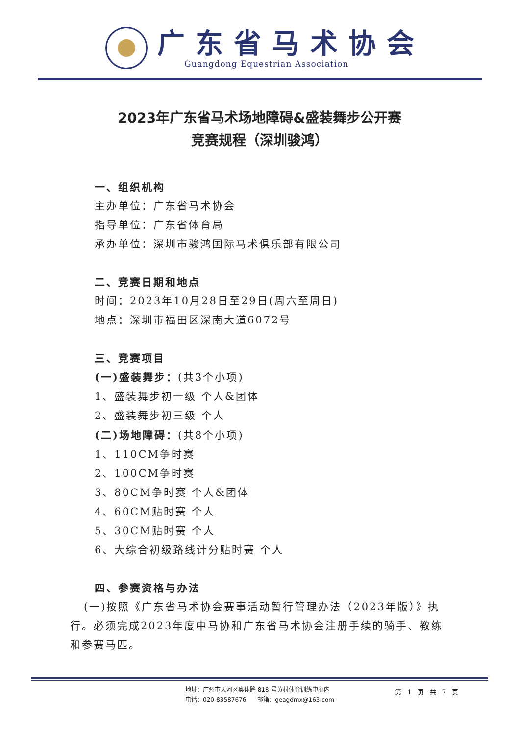广东省马术协会
Guangdong Equestrian Association
2023年广东省马术场地障碍&盛装舞步公开赛
竞赛规程（深圳骏鸿）
一、组织机构
主办单位：广东省马术协会
指导单位：广东省体育局
承办单位：深圳市骏鸿国际马术俱乐部有限公司
二、竞赛日期和地点
时间：2023年10月28日至29日(周六至周日)
地点：深圳市福田区深南大道6072号
三、竞赛项目
(一)盛装舞步：(共3个小项)
1、盛装舞步初一级 个人&团体
2、盛装舞步初三级 个人
(二)场地障碍：(共8个小项)
1、110CM争时赛
2、100CM争时赛
3、80CM争时赛 个人&团体
4、60CM贴时赛 个人
5、30CM贴时赛 个人
6、大综合初级路线计分贴时赛 个人
四、参赛资格与办法
(一)按照《广东省马术协会赛事活动暂行管理办法（2023年版）》执行。必须完成2023年度中马协和广东省马术协会注册手续的骑手、教练和参赛马匹。
地址：广州市天河区奥体路 818 号黄村体育训练中心内
电话：020-83587676 邮箱：geagdmx@163.com
第 1 页 共 7 页